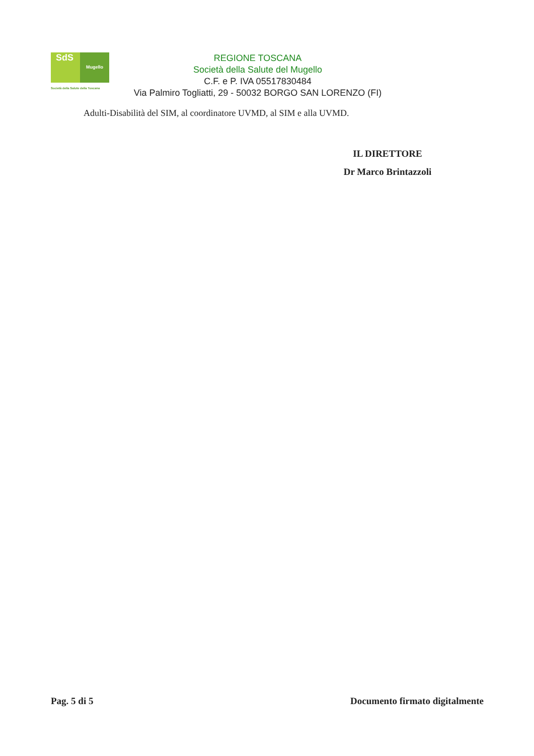SdS
Mugello
REGIONE TOSCANA
Società della Salute del Mugello
C.F. e P. IVA 05517830484
Via Palmiro Togliatti, 29 - 50032 BORGO SAN LORENZO (FI)
Società della Salute della Toscana
Adulti-Disabilità del SIM, al coordinatore UVMD, al SIM e alla UVMD.
IL DIRETTORE
Dr Marco Brintazzoli
Pag. 5 di 5 Documento firmato digitalmente